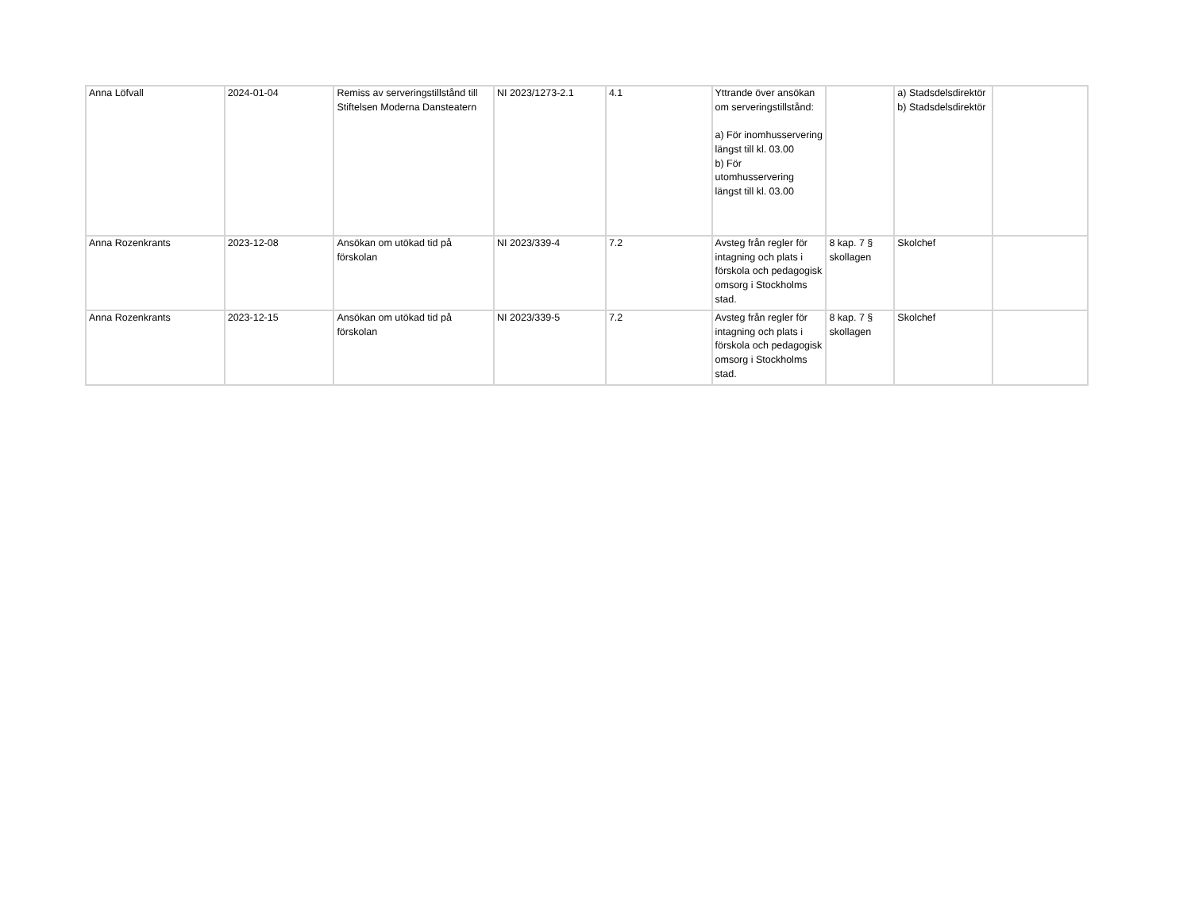| Anna Löfvall | 2024-01-04 | Remiss av serveringstillstånd till Stiftelsen Moderna Dansteatern | NI 2023/1273-2.1 | 4.1 | Yttrande över ansökan om serveringstillstånd: a) För inomhusservering längst till kl. 03.00 b) För utomhusservering längst till kl. 03.00 | | a) Stadsdelsdirektör b) Stadsdelsdirektör | |
| Anna Rozenkrants | 2023-12-08 | Ansökan om utökad tid på förskolan | NI 2023/339-4 | 7.2 | Avsteg från regler för intagning och plats i förskola och pedagogisk omsorg i Stockholms stad. | 8 kap. 7 § skollagen | Skolchef | |
| Anna Rozenkrants | 2023-12-15 | Ansökan om utökad tid på förskolan | NI 2023/339-5 | 7.2 | Avsteg från regler för intagning och plats i förskola och pedagogisk omsorg i Stockholms stad. | 8 kap. 7 § skollagen | Skolchef | |